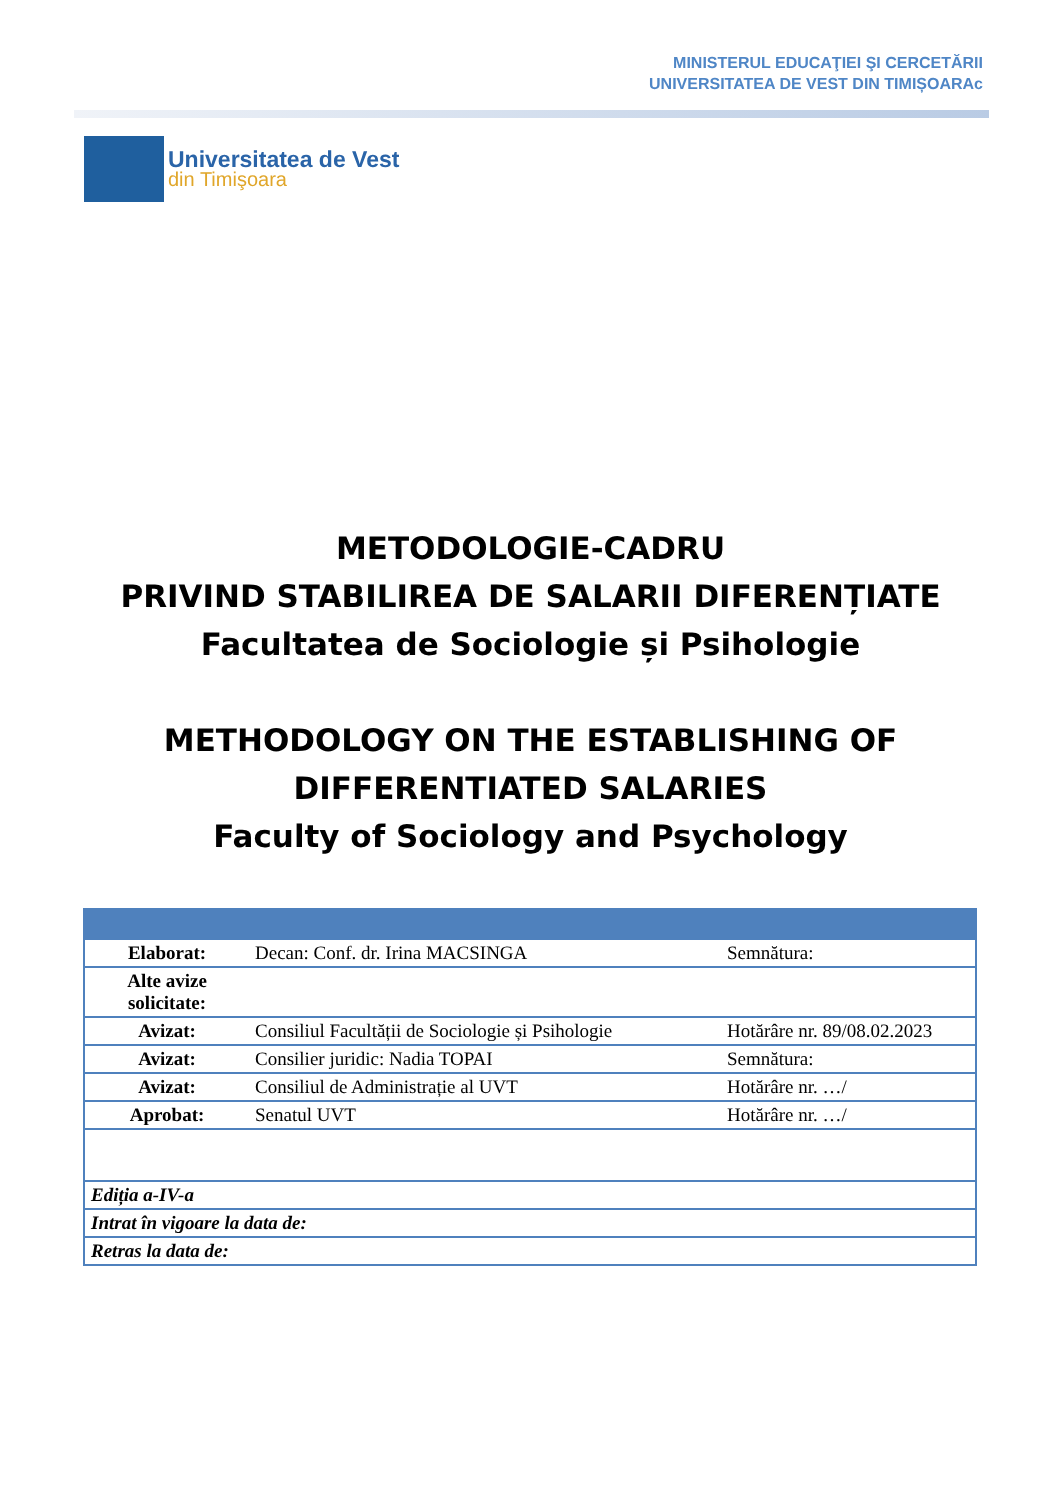MINISTERUL EDUCAŢIEI ŞI CERCETĂRII
UNIVERSITATEA DE VEST DIN TIMIȘOARAc
Universitatea de Vest
din Timişoara
METODOLOGIE-CADRU
PRIVIND STABILIREA DE SALARII DIFERENȚIATE
Facultatea de Sociologie și Psihologie
METHODOLOGY ON THE ESTABLISHING OF
DIFFERENTIATED SALARIES
Faculty of Sociology and Psychology
| Elaborat: | Decan: Conf. dr. Irina MACSINGA | Semnătura: |
| Alte avize solicitate: | | |
| Avizat: | Consiliul Facultății de Sociologie și Psihologie | Hotărâre nr. 89/08.02.2023 |
| Avizat: | Consilier juridic: Nadia TOPAI | Semnătura: |
| Avizat: | Consiliul de Administrație al UVT | Hotărâre nr. …/ |
| Aprobat: | Senatul UVT | Hotărâre nr. …/ |
| Ediția a-IV-a | | |
| Intrat în vigoare la data de: | | |
| Retras la data de: | | |